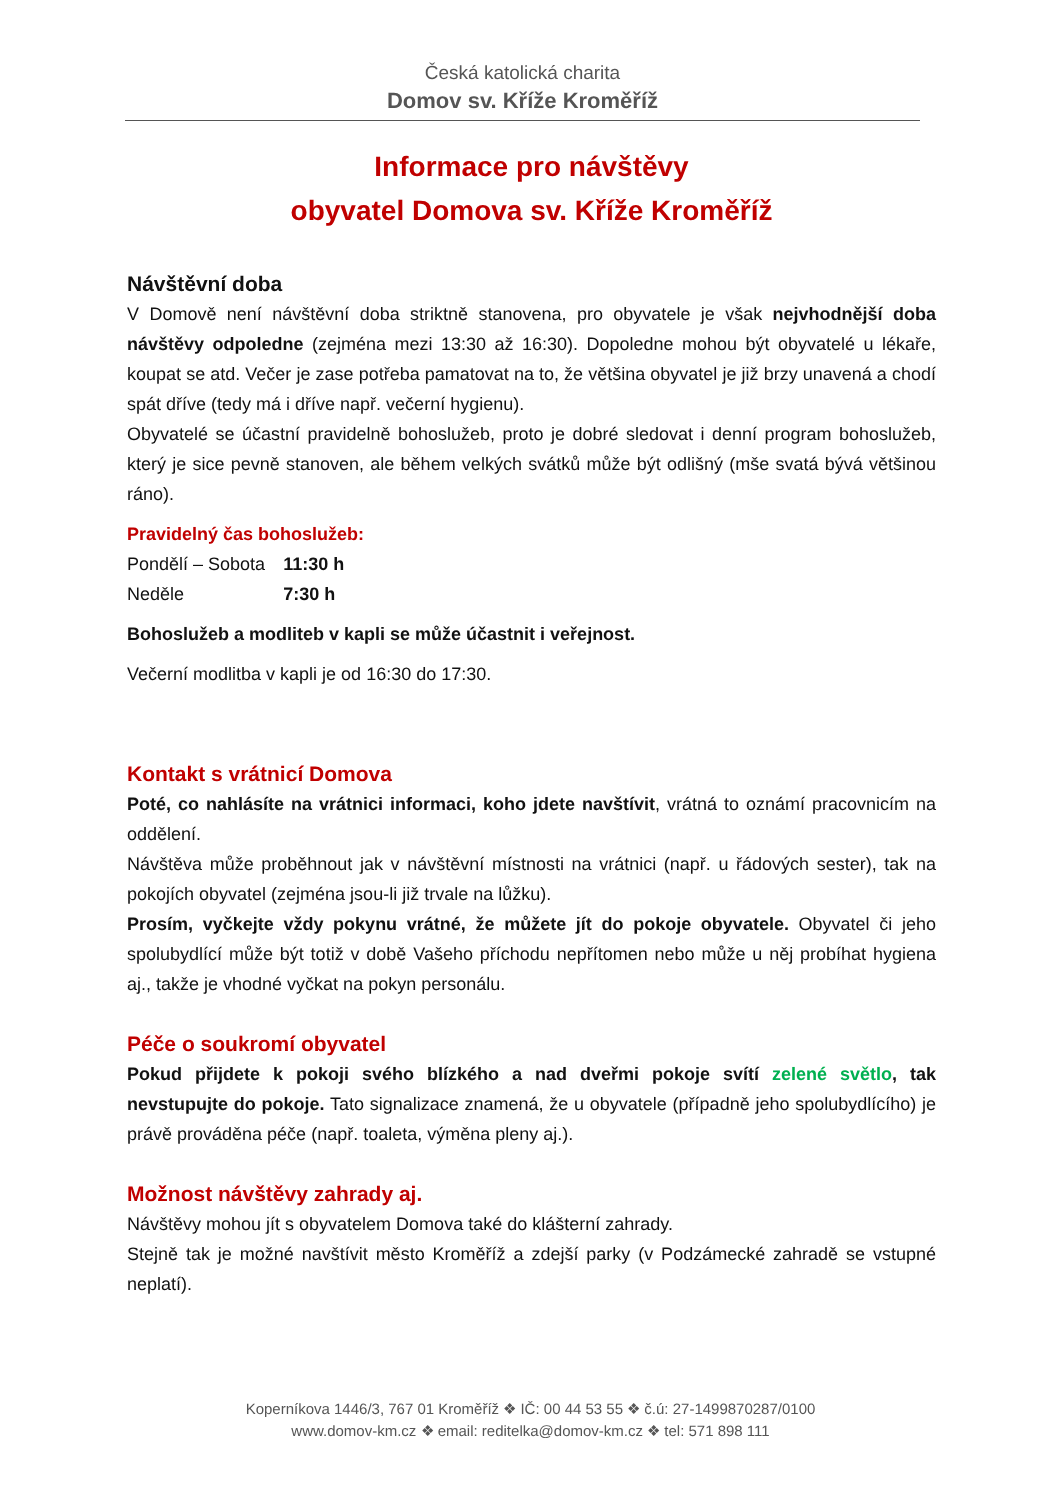Česká katolická charita
Domov sv. Kříže Kroměříž
Informace pro návštěvy
obyvatel Domova sv. Kříže Kroměříž
Návštěvní doba
V Domově není návštěvní doba striktně stanovena, pro obyvatele je však nejvhodnější doba návštěvy odpoledne (zejména mezi 13:30 až 16:30). Dopoledne mohou být obyvatelé u lékaře, koupat se atd. Večer je zase potřeba pamatovat na to, že většina obyvatel je již brzy unavená a chodí spát dříve (tedy má i dříve např. večerní hygienu).
Obyvatelé se účastní pravidelně bohoslužeb, proto je dobré sledovat i denní program bohoslužeb, který je sice pevně stanoven, ale během velkých svátků může být odlišný (mše svatá bývá většinou ráno).
Pravidelný čas bohoslužeb:
| Pondělí – Sobota | 11:30 h |
| Neděle | 7:30 h |
Bohoslužeb a modliteb v kapli se může účastnit i veřejnost.
Večerní modlitba v kapli je od 16:30 do 17:30.
Kontakt s vrátnicí Domova
Poté, co nahlásíte na vrátnici informaci, koho jdete navštívit, vrátná to oznámí pracovnicím na oddělení.
Návštěva může proběhnout jak v návštěvní místnosti na vrátnici (např. u řádových sester), tak na pokojích obyvatel (zejména jsou-li již trvale na lůžku).
Prosím, vyčkejte vždy pokynu vrátné, že můžete jít do pokoje obyvatele. Obyvatel či jeho spolubydlící může být totiž v době Vašeho příchodu nepřítomen nebo může u něj probíhat hygiena aj., takže je vhodné vyčkat na pokyn personálu.
Péče o soukromí obyvatel
Pokud přijdete k pokoji svého blízkého a nad dveřmi pokoje svítí zelené světlo, tak nevstupujte do pokoje. Tato signalizace znamená, že u obyvatele (případně jeho spolubydlícího) je právě prováděna péče (např. toaleta, výměna pleny aj.).
Možnost návštěvy zahrady aj.
Návštěvy mohou jít s obyvatelem Domova také do klášterní zahrady.
Stejně tak je možné navštívit město Kroměříž a zdejší parky (v Podzámecké zahradě se vstupné neplatí).
Koperníkova 1446/3, 767 01 Kroměříž ❖ IČ: 00 44 53 55 ❖ č.ú: 27-1499870287/0100
www.domov-km.cz ❖ email: reditelka@domov-km.cz ❖ tel: 571 898 111